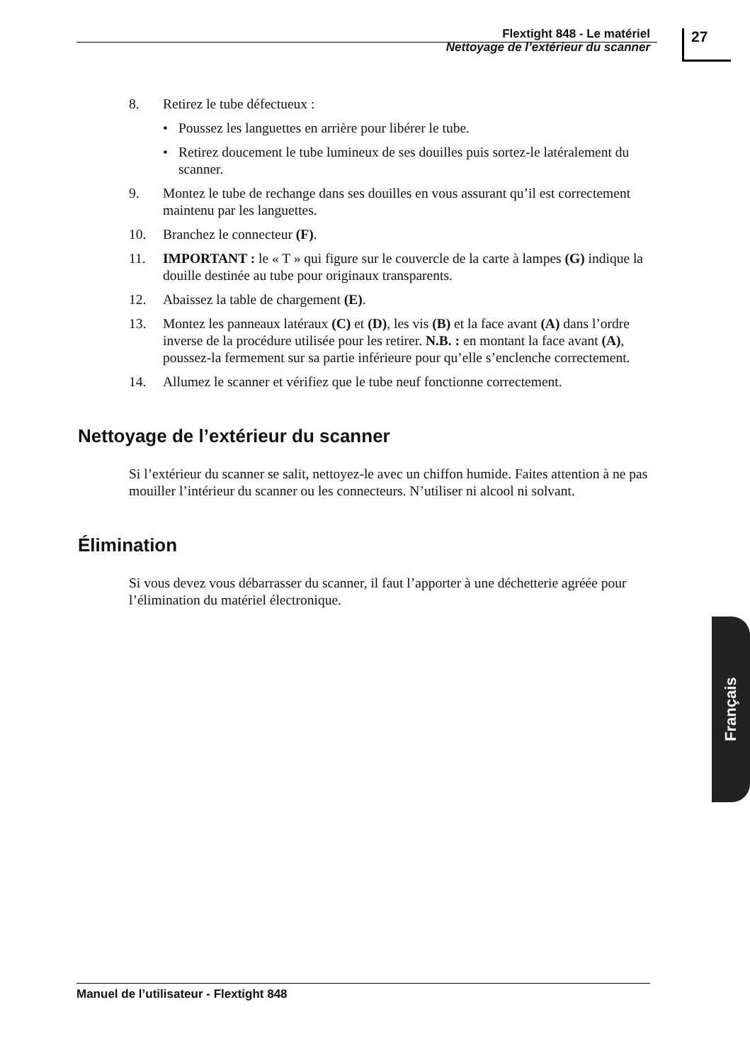Flextight 848 - Le matériel
Nettoyage de l’extérieur du scanner
27
8. Retirez le tube défectueux :
• Poussez les languettes en arrière pour libérer le tube.
• Retirez doucement le tube lumineux de ses douilles puis sortez-le latéralement du scanner.
9. Montez le tube de rechange dans ses douilles en vous assurant qu’il est correctement maintenu par les languettes.
10. Branchez le connecteur (F).
11. IMPORTANT : le « T » qui figure sur le couvercle de la carte à lampes (G) indique la douille destinée au tube pour originaux transparents.
12. Abaissez la table de chargement (E).
13. Montez les panneaux latéraux (C) et (D), les vis (B) et la face avant (A) dans l’ordre inverse de la procédure utilisée pour les retirer. N.B. : en montant la face avant (A), poussez-la fermement sur sa partie inférieure pour qu’elle s’enclenche correctement.
14. Allumez le scanner et vérifiez que le tube neuf fonctionne correctement.
Nettoyage de l’extérieur du scanner
Si l’extérieur du scanner se salit, nettoyez-le avec un chiffon humide. Faites attention à ne pas mouiller l’intérieur du scanner ou les connec­teurs. N’utiliser ni alcool ni solvant.
Élimination
Si vous devez vous débarrasser du scanner, il faut l’apporter à une déchetterie agréée pour l’élimination du matériel électronique.
Français
Manuel de l’utilisateur - Flextight 848